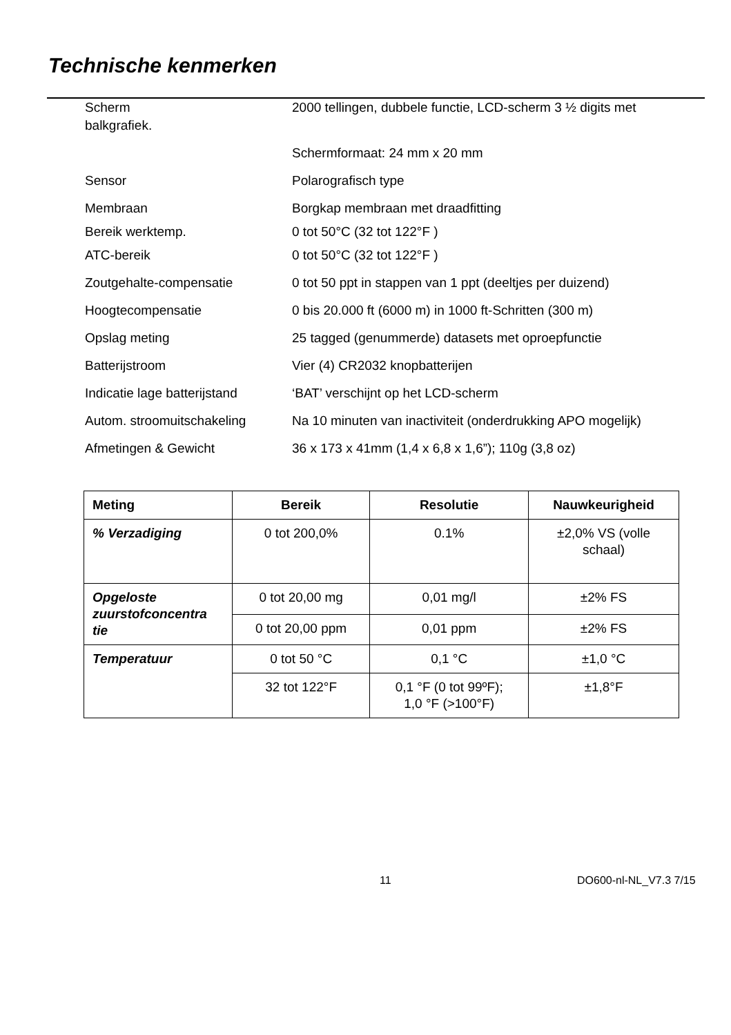Technische kenmerken
Scherm 2000 tellingen, dubbele functie, LCD-scherm 3 ½ digits met
balkgrafiek.
Schermformaat: 24 mm x 20 mm
Sensor Polarografisch type
Membraan Borgkap membraan met draadfitting
Bereik werktemp. 0 tot 50°C (32 tot 122°F )
ATC-bereik 0 tot 50°C (32 tot 122°F )
Zoutgehalte-compensatie 0 tot 50 ppt in stappen van 1 ppt (deeltjes per duizend)
Hoogtecompensatie 0 bis 20.000 ft (6000 m) in 1000 ft-Schritten (300 m)
Opslag meting 25 tagged (genummerde) datasets met oproepfunctie
Batterijstroom Vier (4) CR2032 knopbatterijen
Indicatie lage batterijstand
‘BAT’ verschijnt op het LCD-scherm
Autom. stroomuitschakeling Na 10 minuten van inactiviteit (onderdrukking APO mogelijk)
Afmetingen & Gewicht 36 x 173 x 41mm (1,4 x 6,8 x 1,6”); 110g (3,8 oz)
| Meting | Bereik | Resolutie | Nauwkeurigheid |
| --- | --- | --- | --- |
| % Verzadiging | 0 tot 200,0% | 0.1% | ±2,0% VS (volle schaal) |
| Opgeloste zuurstofconcentra tie | 0 tot 20,00 mg | 0,01 mg/l | ±2% FS |
| | 0 tot 20,00 ppm | 0,01 ppm | ±2% FS |
| Temperatuur | 0 tot 50 °C | 0,1 °C | ±1,0 °C |
| | 32 tot 122°F | 0,1 °F (0 tot 99ºF); 1,0 °F (>100°F) | ±1,8°F |
11 DO600-nl-NL_V7.3 7/15